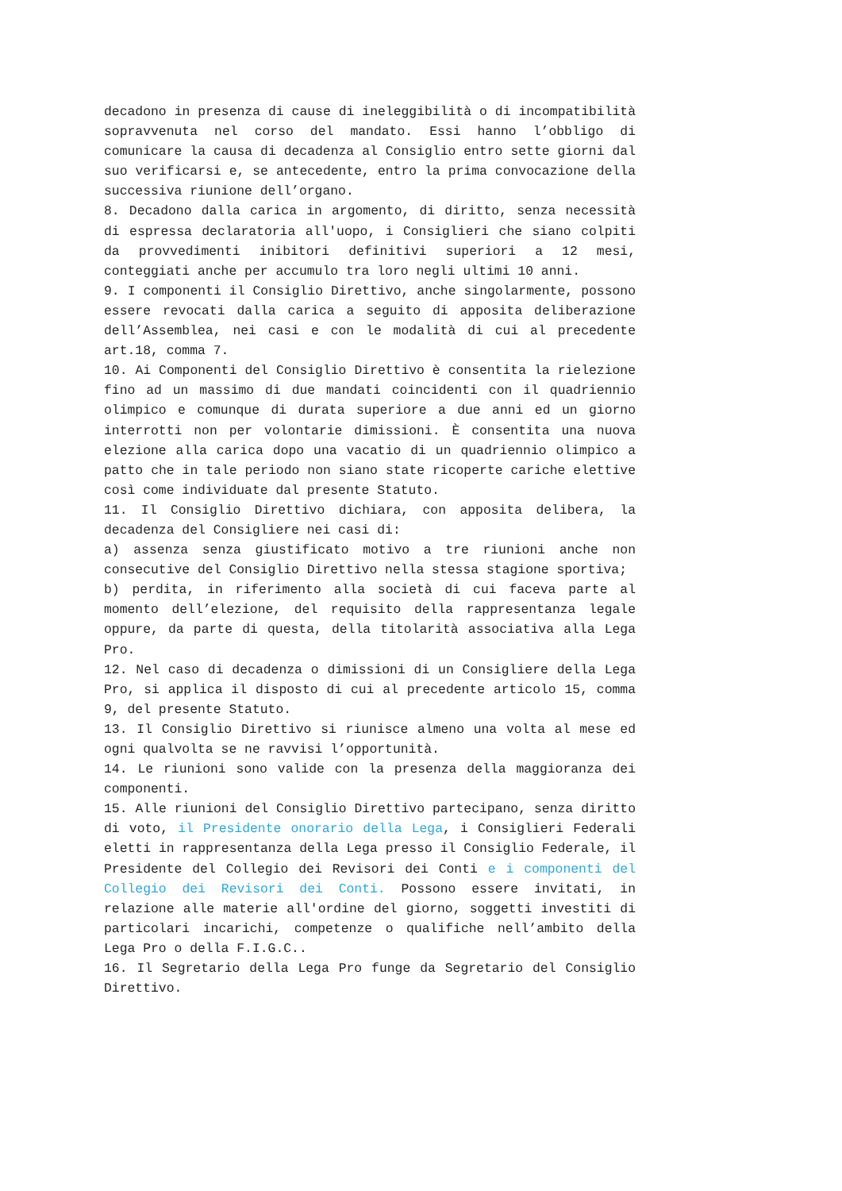decadono in presenza di cause di ineleggibilità o di incompatibilità sopravvenuta nel corso del mandato. Essi hanno l’obbligo di comunicare la causa di decadenza al Consiglio entro sette giorni dal suo verificarsi e, se antecedente, entro la prima convocazione della successiva riunione dell’organo.
8. Decadono dalla carica in argomento, di diritto, senza necessità di espressa declaratoria all'uopo, i Consiglieri che siano colpiti da provvedimenti inibitori definitivi superiori a 12 mesi, conteggiati anche per accumulo tra loro negli ultimi 10 anni.
9. I componenti il Consiglio Direttivo, anche singolarmente, possono essere revocati dalla carica a seguito di apposita deliberazione dell’Assemblea, nei casi e con le modalità di cui al precedente art.18, comma 7.
10. Ai Componenti del Consiglio Direttivo è consentita la rielezione fino ad un massimo di due mandati coincidenti con il quadriennio olimpico e comunque di durata superiore a due anni ed un giorno interrotti non per volontarie dimissioni. È consentita una nuova elezione alla carica dopo una vacatio di un quadriennio olimpico a patto che in tale periodo non siano state ricoperte cariche elettive così come individuate dal presente Statuto.
11. Il Consiglio Direttivo dichiara, con apposita delibera, la decadenza del Consigliere nei casi di:
a) assenza senza giustificato motivo a tre riunioni anche non consecutive del Consiglio Direttivo nella stessa stagione sportiva;
b) perdita, in riferimento alla società di cui faceva parte al momento dell’elezione, del requisito della rappresentanza legale oppure, da parte di questa, della titolarità associativa alla Lega Pro.
12. Nel caso di decadenza o dimissioni di un Consigliere della Lega Pro, si applica il disposto di cui al precedente articolo 15, comma 9, del presente Statuto.
13. Il Consiglio Direttivo si riunisce almeno una volta al mese ed ogni qualvolta se ne ravvisi l’opportunità.
14. Le riunioni sono valide con la presenza della maggioranza dei componenti.
15. Alle riunioni del Consiglio Direttivo partecipano, senza diritto di voto, il Presidente onorario della Lega, i Consiglieri Federali eletti in rappresentanza della Lega presso il Consiglio Federale, il Presidente del Collegio dei Revisori dei Conti e i componenti del Collegio dei Revisori dei Conti. Possono essere invitati, in relazione alle materie all'ordine del giorno, soggetti investiti di particolari incarichi, competenze o qualifiche nell’ambito della Lega Pro o della F.I.G.C..
16. Il Segretario della Lega Pro funge da Segretario del Consiglio Direttivo.